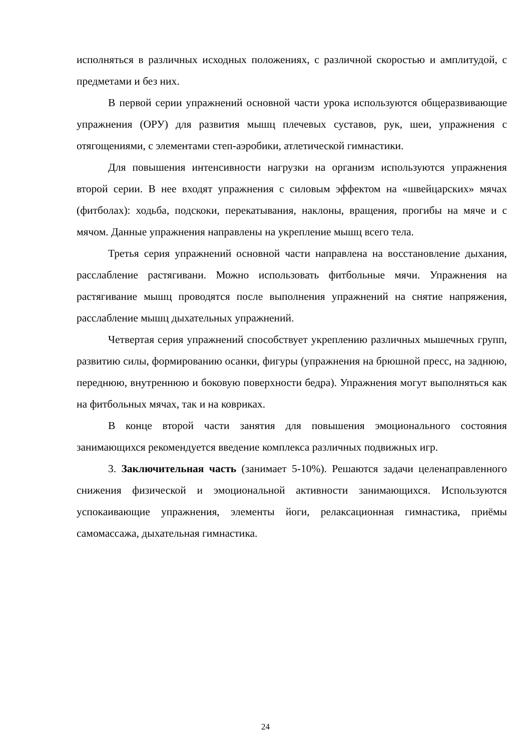исполняться в различных исходных положениях, с различной скоростью и амплитудой, с предметами и без них.
В первой серии упражнений основной части урока используются общеразвивающие упражнения (ОРУ) для развития мышц плечевых суставов, рук, шеи, упражнения с отягощениями, с элементами степ-аэробики, атлетической гимнастики.
Для повышения интенсивности нагрузки на организм используются упражнения второй серии. В нее входят упражнения с силовым эффектом на «швейцарских» мячах (фитболах): ходьба, подскоки, перекатывания, наклоны, вращения, прогибы на мяче и с мячом. Данные упражнения направлены на укрепление мышц всего тела.
Третья серия упражнений основной части направлена на восстановление дыхания, расслабление растягивани. Можно использовать фитбольные мячи. Упражнения на растягивание мышц проводятся после выполнения упражнений на снятие напряжения, расслабление мышц дыхательных упражнений.
Четвертая серия упражнений способствует укреплению различных мышечных групп, развитию силы, формированию осанки, фигуры (упражнения на брюшной пресс, на заднюю, переднюю, внутреннюю и боковую поверхности бедра). Упражнения могут выполняться как на фитбольных мячах, так и на ковриках.
В конце второй части занятия для повышения эмоционального состояния занимающихся рекомендуется введение комплекса различных подвижных игр.
3. Заключительная часть (занимает 5-10%). Решаются задачи целенаправленного снижения физической и эмоциональной активности занимающихся. Используются успокаивающие упражнения, элементы йоги, релаксационная гимнастика, приёмы самомассажа, дыхательная гимнастика.
24